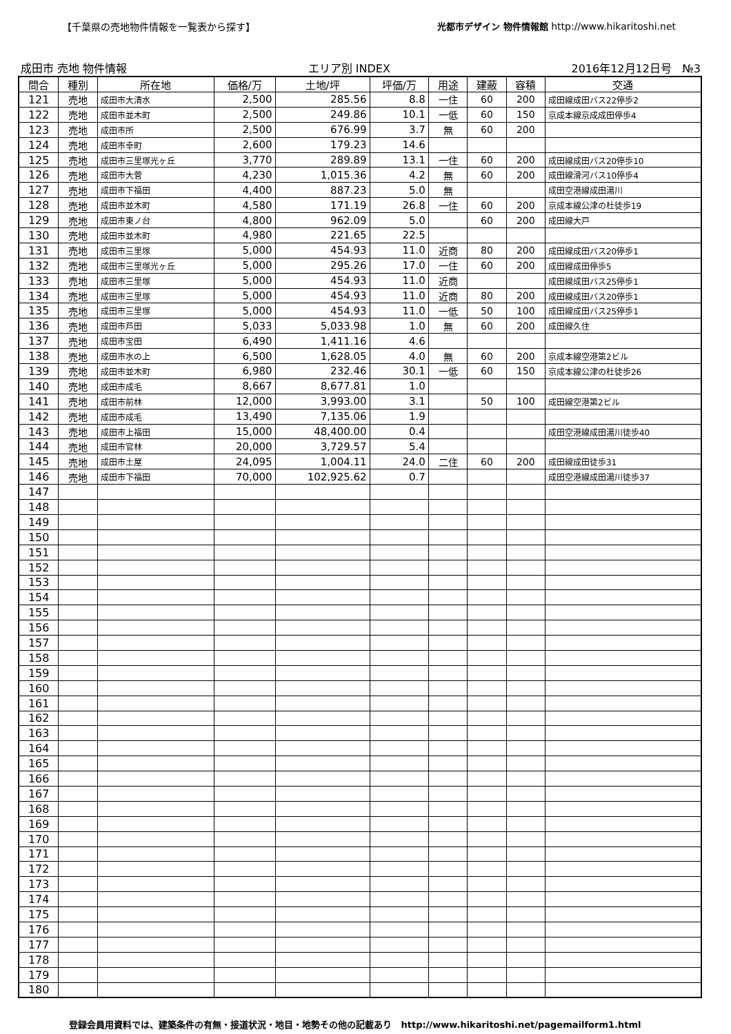【千葉県の売地物件情報を一覧表から探す】 光都市デザイン 物件情報館 http://www.hikaritoshi.net
成田市 売地 物件情報 エリア別 INDEX 2016年12月12日号 №3
| 問合 | 種別 | 所在地 | 価格/万 | 土地/坪 | 坪価/万 | 用途 | 建蔽 | 容積 | 交通 |
| --- | --- | --- | --- | --- | --- | --- | --- | --- | --- |
| 121 | 売地 | 成田市大清水 | 2,500 | 285.56 | 8.8 | 一住 | 60 | 200 | 成田線成田バス22停歩2 |
| 122 | 売地 | 成田市並木町 | 2,500 | 249.86 | 10.1 | 一低 | 60 | 150 | 京成本線京成成田停歩4 |
| 123 | 売地 | 成田市所 | 2,500 | 676.99 | 3.7 | 無 | 60 | 200 | |
| 124 | 売地 | 成田市幸町 | 2,600 | 179.23 | 14.6 | | | | |
| 125 | 売地 | 成田市三里塚光ヶ丘 | 3,770 | 289.89 | 13.1 | 一住 | 60 | 200 | 成田線成田バス20停歩10 |
| 126 | 売地 | 成田市大菅 | 4,230 | 1,015.36 | 4.2 | 無 | 60 | 200 | 成田線滑河バス10停歩4 |
| 127 | 売地 | 成田市下福田 | 4,400 | 887.23 | 5.0 | 無 | | | 成田空港線成田湯川 |
| 128 | 売地 | 成田市並木町 | 4,580 | 171.19 | 26.8 | 一住 | 60 | 200 | 京成本線公津の杜徒歩19 |
| 129 | 売地 | 成田市東ノ台 | 4,800 | 962.09 | 5.0 | | 60 | 200 | 成田線大戸 |
| 130 | 売地 | 成田市並木町 | 4,980 | 221.65 | 22.5 | | | | |
| 131 | 売地 | 成田市三里塚 | 5,000 | 454.93 | 11.0 | 近商 | 80 | 200 | 成田線成田バス20停歩1 |
| 132 | 売地 | 成田市三里塚光ヶ丘 | 5,000 | 295.26 | 17.0 | 一住 | 60 | 200 | 成田線成田停歩5 |
| 133 | 売地 | 成田市三里塚 | 5,000 | 454.93 | 11.0 | 近商 | | | 成田線成田バス25停歩1 |
| 134 | 売地 | 成田市三里塚 | 5,000 | 454.93 | 11.0 | 近商 | 80 | 200 | 成田線成田バス20停歩1 |
| 135 | 売地 | 成田市三里塚 | 5,000 | 454.93 | 11.0 | 一低 | 50 | 100 | 成田線成田バス25停歩1 |
| 136 | 売地 | 成田市芦田 | 5,033 | 5,033.98 | 1.0 | 無 | 60 | 200 | 成田線久住 |
| 137 | 売地 | 成田市宝田 | 6,490 | 1,411.16 | 4.6 | | | | |
| 138 | 売地 | 成田市水の上 | 6,500 | 1,628.05 | 4.0 | 無 | 60 | 200 | 京成本線空港第2ビル |
| 139 | 売地 | 成田市並木町 | 6,980 | 232.46 | 30.1 | 一低 | 60 | 150 | 京成本線公津の杜徒歩26 |
| 140 | 売地 | 成田市成毛 | 8,667 | 8,677.81 | 1.0 | | | | |
| 141 | 売地 | 成田市前林 | 12,000 | 3,993.00 | 3.1 | | 50 | 100 | 成田線空港第2ビル |
| 142 | 売地 | 成田市成毛 | 13,490 | 7,135.06 | 1.9 | | | | |
| 143 | 売地 | 成田市上福田 | 15,000 | 48,400.00 | 0.4 | | | | 成田空港線成田湯川徒歩40 |
| 144 | 売地 | 成田市官林 | 20,000 | 3,729.57 | 5.4 | | | | |
| 145 | 売地 | 成田市土屋 | 24,095 | 1,004.11 | 24.0 | 二住 | 60 | 200 | 成田線成田徒歩31 |
| 146 | 売地 | 成田市下福田 | 70,000 | 102,925.62 | 0.7 | | | | 成田空港線成田湯川徒歩37 |
| 147 | | | | | | | | | |
| 148 | | | | | | | | | |
| 149 | | | | | | | | | |
| 150 | | | | | | | | | |
| 151 | | | | | | | | | |
| 152 | | | | | | | | | |
| 153 | | | | | | | | | |
| 154 | | | | | | | | | |
| 155 | | | | | | | | | |
| 156 | | | | | | | | | |
| 157 | | | | | | | | | |
| 158 | | | | | | | | | |
| 159 | | | | | | | | | |
| 160 | | | | | | | | | |
| 161 | | | | | | | | | |
| 162 | | | | | | | | | |
| 163 | | | | | | | | | |
| 164 | | | | | | | | | |
| 165 | | | | | | | | | |
| 166 | | | | | | | | | |
| 167 | | | | | | | | | |
| 168 | | | | | | | | | |
| 169 | | | | | | | | | |
| 170 | | | | | | | | | |
| 171 | | | | | | | | | |
| 172 | | | | | | | | | |
| 173 | | | | | | | | | |
| 174 | | | | | | | | | |
| 175 | | | | | | | | | |
| 176 | | | | | | | | | |
| 177 | | | | | | | | | |
| 178 | | | | | | | | | |
| 179 | | | | | | | | | |
| 180 | | | | | | | | | |
登録会員用資料では、建築条件の有無・接道状況・地目・地勢その他の記載あり http://www.hikaritoshi.net/pagemailform1.html